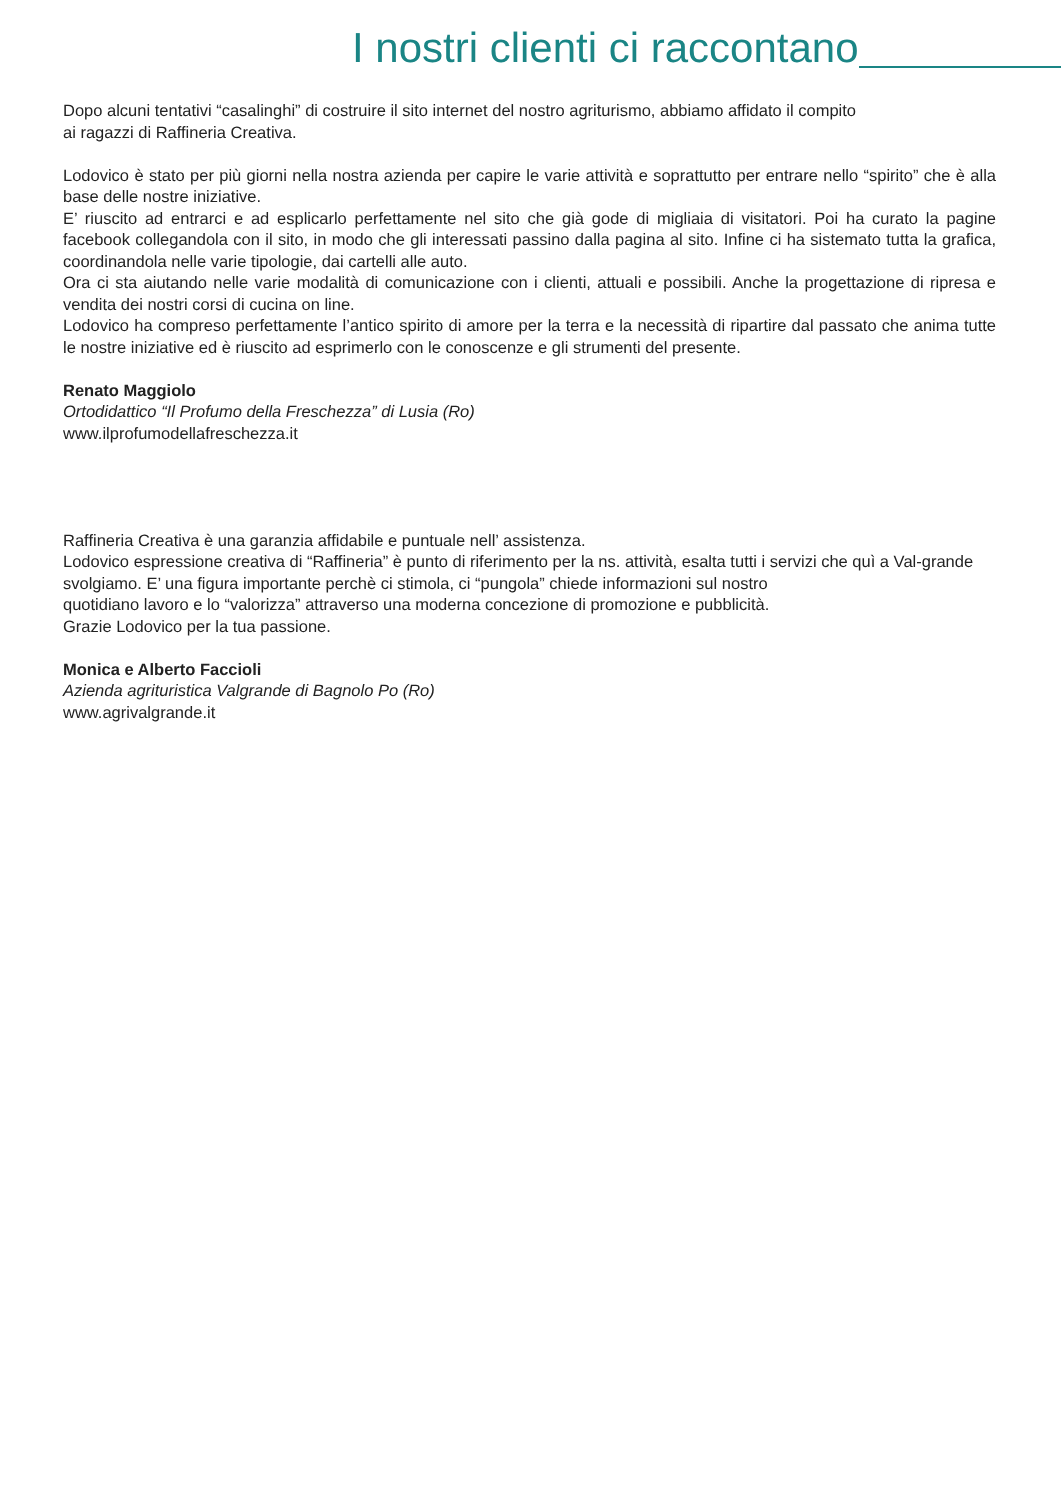I nostri clienti ci raccontano
Dopo alcuni tentativi “casalinghi” di costruire il sito internet del nostro agriturismo, abbiamo affidato il compito
ai ragazzi di Raffineria Creativa.
Lodovico è stato per più giorni nella nostra azienda per capire le varie attività e soprattutto per entrare nello “spirito” che è alla base delle nostre iniziative.
E’ riuscito ad entrarci e ad esplicarlo perfettamente nel sito che già gode di migliaia di visitatori. Poi ha curato la pagine facebook collegandola con il sito, in modo che gli interessati passino dalla pagina al sito. Infine ci ha sistemato tutta la grafica, coordinandola nelle varie tipologie, dai cartelli alle auto.
Ora ci sta aiutando nelle varie modalità di comunicazione con i clienti, attuali e possibili. Anche la progettazione di ripresa e vendita dei nostri corsi di cucina on line.
Lodovico ha compreso perfettamente l’antico spirito di amore per la terra e la necessità di ripartire dal passato che anima tutte le nostre iniziative ed è riuscito ad esprimerlo con le conoscenze e gli strumenti del presente.
Renato Maggiolo
Ortodidattico “Il Profumo della Freschezza” di Lusia (Ro)
www.ilprofumodellafreschezza.it
Raffineria Creativa è una garanzia affidabile e puntuale nell’ assistenza.
Lodovico espressione creativa di “Raffineria” è punto di riferimento per la ns. attività, esalta tutti i servizi che quì a Val-grande svolgiamo. E’ una figura importante perchè ci stimola, ci “pungola” chiede informazioni sul nostro
quotidiano lavoro e lo “valorizza” attraverso una moderna concezione di promozione e pubblicità.
Grazie Lodovico per la tua passione.
Monica e Alberto Faccioli
Azienda agrituristica Valgrande di Bagnolo Po (Ro)
www.agrivalgrande.it